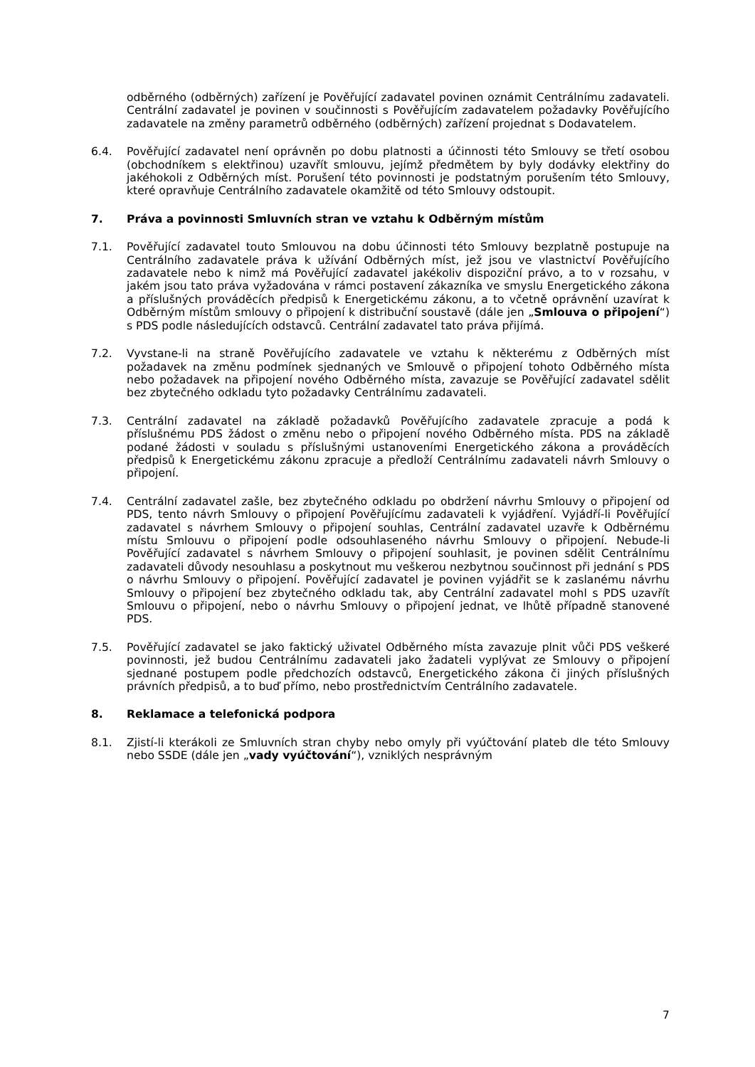odběrného (odběrných) zařízení je Pověřující zadavatel povinen oznámit Centrálnímu zadavateli. Centrální zadavatel je povinen v součinnosti s Pověřujícím zadavatelem požadavky Pověřujícího zadavatele na změny parametrů odběrného (odběrných) zařízení projednat s Dodavatelem.
6.4. Pověřující zadavatel není oprávněn po dobu platnosti a účinnosti této Smlouvy se třetí osobou (obchodníkem s elektřinou) uzavřít smlouvu, jejímž předmětem by byly dodávky elektřiny do jakéhokoli z Odběrných míst. Porušení této povinnosti je podstatným porušením této Smlouvy, které opravňuje Centrálního zadavatele okamžitě od této Smlouvy odstoupit.
7. Práva a povinnosti Smluvních stran ve vztahu k Odběrným místům
7.1. Pověřující zadavatel touto Smlouvou na dobu účinnosti této Smlouvy bezplatně postupuje na Centrálního zadavatele práva k užívání Odběrných míst, jež jsou ve vlastnictví Pověřujícího zadavatele nebo k nimž má Pověřující zadavatel jakékoliv dispoziční právo, a to v rozsahu, v jakém jsou tato práva vyžadována v rámci postavení zákazníka ve smyslu Energetického zákona a příslušných prováděcích předpisů k Energetickému zákonu, a to včetně oprávnění uzavírat k Odběrným místům smlouvy o připojení k distribuční soustavě (dále jen „Smlouva o připojení“) s PDS podle následujících odstavců. Centrální zadavatel tato práva přijímá.
7.2. Vyvstane-li na straně Pověřujícího zadavatele ve vztahu k některému z Odběrných míst požadavek na změnu podmínek sjednaných ve Smlouvě o připojení tohoto Odběrného místa nebo požadavek na připojení nového Odběrného místa, zavazuje se Pověřující zadavatel sdělit bez zbytečného odkladu tyto požadavky Centrálnímu zadavateli.
7.3. Centrální zadavatel na základě požadavků Pověřujícího zadavatele zpracuje a podá k příslušnému PDS žádost o změnu nebo o připojení nového Odběrného místa. PDS na základě podané žádosti v souladu s příslušnými ustanoveními Energetického zákona a prováděcích předpisů k Energetickému zákonu zpracuje a předloží Centrálnímu zadavateli návrh Smlouvy o připojení.
7.4. Centrální zadavatel zašle, bez zbytečného odkladu po obdržení návrhu Smlouvy o připojení od PDS, tento návrh Smlouvy o připojení Pověřujícímu zadavateli k vyjádření. Vyjádří-li Pověřující zadavatel s návrhem Smlouvy o připojení souhlas, Centrální zadavatel uzavře k Odběrnému místu Smlouvu o připojení podle odsouhlaseného návrhu Smlouvy o připojení. Nebude-li Pověřující zadavatel s návrhem Smlouvy o připojení souhlasit, je povinen sdělit Centrálnímu zadavateli důvody nesouhlasu a poskytnout mu veškerou nezbytnou součinnost při jednání s PDS o návrhu Smlouvy o připojení. Pověřující zadavatel je povinen vyjádřit se k zaslanému návrhu Smlouvy o připojení bez zbytečného odkladu tak, aby Centrální zadavatel mohl s PDS uzavřít Smlouvu o připojení, nebo o návrhu Smlouvy o připojení jednat, ve lhůtě případně stanovené PDS.
7.5. Pověřující zadavatel se jako faktický uživatel Odběrného místa zavazuje plnit vůči PDS veškeré povinnosti, jež budou Centrálnímu zadavateli jako žadateli vyplývat ze Smlouvy o připojení sjednané postupem podle předchozích odstavců, Energetického zákona či jiných příslušných právních předpisů, a to buď přímo, nebo prostřednictvím Centrálního zadavatele.
8. Reklamace a telefonická podpora
8.1. Zjistí-li kterákoli ze Smluvních stran chyby nebo omyly při vyúčtování plateb dle této Smlouvy nebo SSDE (dále jen „vady vyúčtování“), vzniklých nesprávným
7